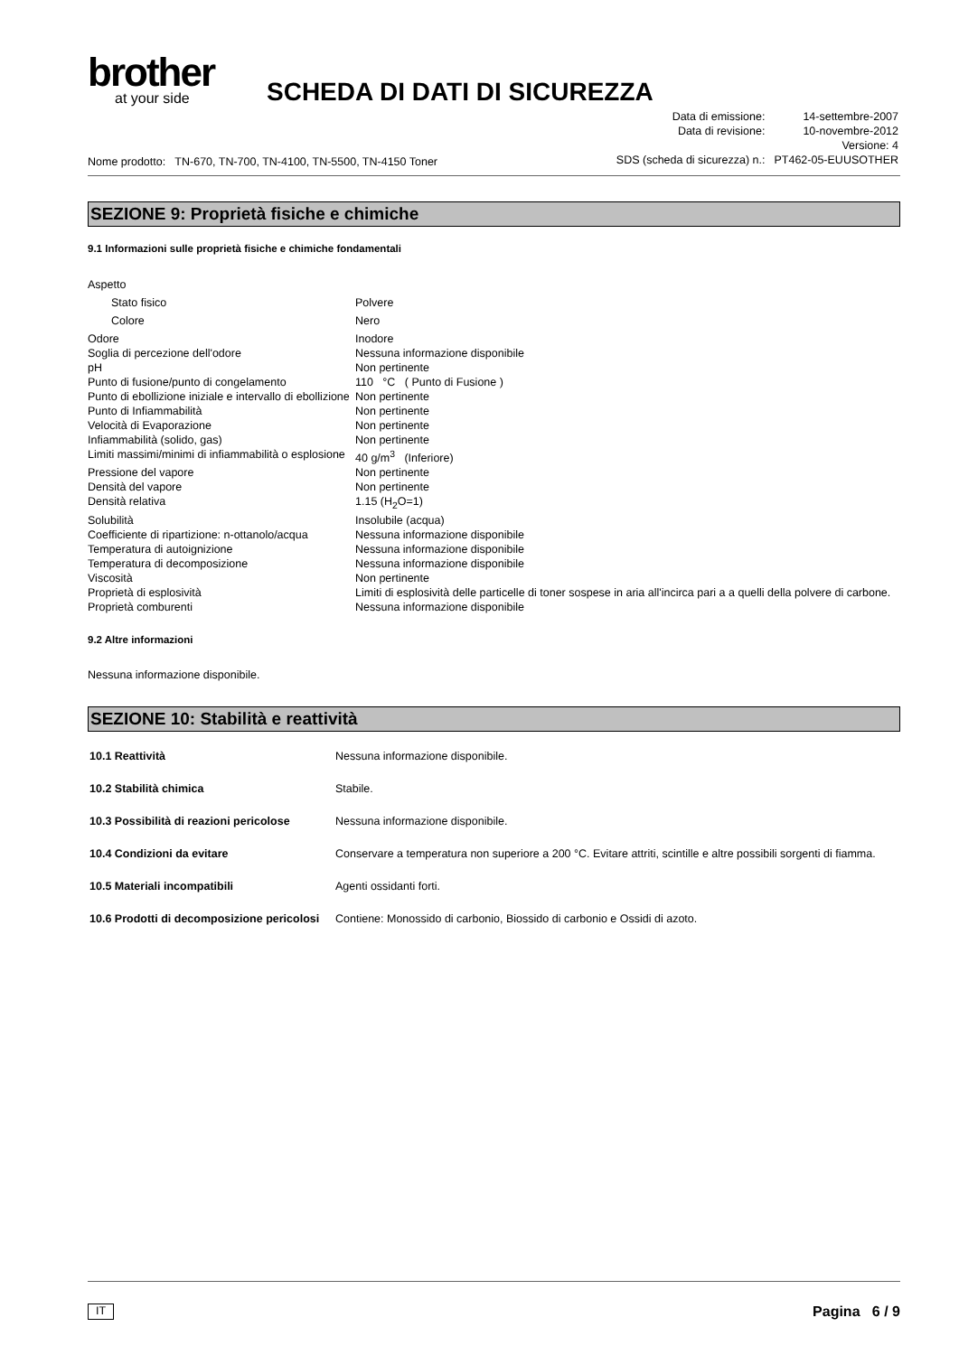brother
at your side
SCHEDA DI DATI DI SICUREZZA
Nome prodotto: TN-670, TN-700, TN-4100, TN-5500, TN-4150 Toner
| Data di emissione: | 14-settembre-2007 |
| Data di revisione: | 10-novembre-2012 |
| Versione: 4 | |
| SDS (scheda di sicurezza) n.: | PT462-05-EUUSOTHER |
SEZIONE 9: Proprietà fisiche e chimiche
9.1 Informazioni sulle proprietà fisiche e chimiche fondamentali
| Aspetto | |
| Stato fisico | Polvere |
| Colore | Nero |
| Odore | Inodore |
| Soglia di percezione dell'odore | Nessuna informazione disponibile |
| pH | Non pertinente |
| Punto di fusione/punto di congelamento | 110 °C ( Punto di Fusione ) |
| Punto di ebollizione iniziale e intervallo di ebollizione | Non pertinente |
| Punto di Infiammabilità | Non pertinente |
| Velocità di Evaporazione | Non pertinente |
| Infiammabilità (solido, gas) | Non pertinente |
| Limiti massimi/minimi di infiammabilità o esplosione | 40 g/m<sup>3</sup> (Inferiore) |
| Pressione del vapore | Non pertinente |
| Densità del vapore | Non pertinente |
| Densità relativa | 1.15 (H<sub>2</sub>O=1) |
| Solubilità | Insolubile (acqua) |
| Coefficiente di ripartizione: n-ottanolo/acqua | Nessuna informazione disponibile |
| Temperatura di autoignizione | Nessuna informazione disponibile |
| Temperatura di decomposizione | Nessuna informazione disponibile |
| Viscosità | Non pertinente |
| Proprietà di esplosività | Limiti di esplosività delle particelle di toner sospese in aria all'incirca pari a a quelli della polvere di carbone. |
| Proprietà comburenti | Nessuna informazione disponibile |
9.2 Altre informazioni
Nessuna informazione disponibile.
SEZIONE 10: Stabilità e reattività
| 10.1 Reattività | Nessuna informazione disponibile. |
| 10.2 Stabilità chimica | Stabile. |
| 10.3 Possibilità di reazioni pericolose | Nessuna informazione disponibile. |
| 10.4 Condizioni da evitare | Conservare a temperatura non superiore a 200 °C. Evitare attriti, scintille e altre possibili sorgenti di fiamma. |
| 10.5 Materiali incompatibili | Agenti ossidanti forti. |
| 10.6 Prodotti di decomposizione pericolosi | Contiene: Monossido di carbonio, Biossido di carbonio e Ossidi di azoto. |
IT Pagina 6 / 9